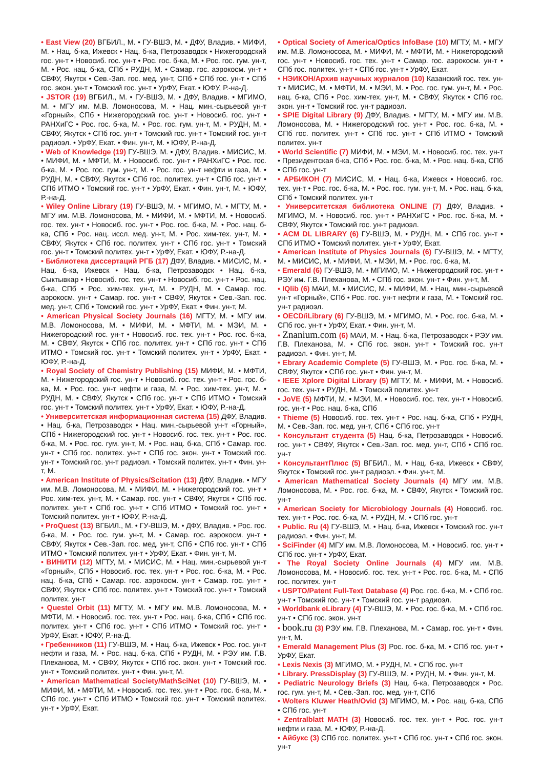• East View (20) ВГБИЛ., М. • ГУ-ВШЭ, М. • ДФУ, Владив. • МИФИ, М. • Нац. б-ка, Ижевск • Нац. б-ка, Петрозаводск • Нижегородский гос. ун-т • Новосиб. гос. ун-т • Рос. гос. б-ка, М. • Рос. гос. гум. ун-т, М. • Рос. нац. б-ка, СПб • РУДН, М. • Самар. гос. аэрокосм. ун-т • СВФУ, Якутск • Сев.-Зап. гос. мед. ун-т, СПб • СПб гос. ун-т • СПб гос. экон. ун-т • Томский гос. ун-т • УрФУ, Екат. • ЮФУ, Р.-на-Д.
• JSTOR (19) ВГБИЛ., М. • ГУ-ВШЭ, М. • ДФУ, Владив. • МГИМО, М. • МГУ им. М.В. Ломоносова, М. • Нац. мин.-сырьевой ун-т «Горный», СПб • Нижегородский гос. ун-т • Новосиб. гос. ун-т • РАНХиГС • Рос. гос. б-ка, М. • Рос. гос. гум. ун-т, М. • РУДН, М. • СВФУ, Якутск • СПб гос. ун-т • Томский гос. ун-т • Томский гос. ун-т радиоэл. • УрФУ, Екат. • Фин. ун-т, М. • ЮФУ, Р.-на-Д.
• Web of Knowledge (19) ГУ-ВШЭ, М. • ДФУ, Владив. • МИСИС, М. • МИФИ, М. • МФТИ, М. • Новосиб. гос. ун-т • РАНХиГС • Рос. гос. б-ка, М. • Рос. гос. гум. ун-т, М. • Рос. гос. ун-т нефти и газа, М. • РУДН, М. • СВФУ, Якутск • СПб гос. политех. ун-т • СПб гос. ун-т • СПб ИТМО • Томский гос. ун-т • УрФУ, Екат. • Фин. ун-т, М. • ЮФУ, Р.-на-Д.
• Wiley Online Library (19) ГУ-ВШЭ, М. • МГИМО, М. • МГТУ, М. • МГУ им. М.В. Ломоносова, М. • МИФИ, М. • МФТИ, М. • Новосиб. гос. тех. ун-т • Новосиб. гос. ун-т • Рос. гос. б-ка, М. • Рос. нац. б-ка, СПб • Рос. нац. иссл. мед. ун-т, М. • Рос. хим-тех. ун-т, М. • СВФУ, Якутск • СПб гос. политех. ун-т • СПб гос. ун-т • Томский гос. ун-т • Томский политех. ун-т • УрФУ, Екат. • ЮФУ, Р.-на-Д.
• Библиотека диссертаций РГБ (17) ДФУ, Владив. • МИСИС, М. • Нац. б-ка, Ижевск • Нац. б-ка, Петрозаводск • Нац. б-ка, Сыктывкар • Новосиб. гос. тех. ун-т • Новосиб. гос. ун-т • Рос. нац. б-ка, СПб • Рос. хим-тех. ун-т, М. • РУДН, М. • Самар. гос. аэрокосм. ун-т • Самар. гос. ун-т • СВФУ, Якутск • Сев.-Зап. гос. мед. ун-т, СПб • Томский гос. ун-т • УрФУ, Екат. • Фин. ун-т, М.
• American Physical Society Journals (16) МГТУ, М. • МГУ им. М.В. Ломоносова, М. • МИФИ, М. • МФТИ, М. • МЭИ, М. • Нижегородский гос. ун-т • Новосиб. гос. тех. ун-т • Рос. гос. б-ка, М. • СВФУ, Якутск • СПб гос. политех. ун-т • СПб гос. ун-т • СПб ИТМО • Томский гос. ун-т • Томский политех. ун-т • УрФУ, Екат. • ЮФУ, Р.-на-Д.
• Royal Society of Chemistry Publishing (15) МИФИ, М. • МФТИ, М. • Нижегородский гос. ун-т • Новосиб. гос. тех. ун-т • Рос. гос. б-ка, М. • Рос. гос. ун-т нефти и газа, М. • Рос. хим-тех. ун-т, М. • РУДН, М. • СВФУ, Якутск • СПб гос. ун-т • СПб ИТМО • Томский гос. ун-т • Томский политех. ун-т • УрФУ, Екат. • ЮФУ, Р.-на-Д.
• Университетская информационная система (15) ДФУ, Владив. • Нац. б-ка, Петрозаводск • Нац. мин.-сырьевой ун-т «Горный», СПб • Нижегородский гос. ун-т • Новосиб. гос. тех. ун-т • Рос. гос. б-ка, М. • Рос. гос. гум. ун-т, М. • Рос. нац. б-ка, СПб • Самар. гос. ун-т • СПб гос. политех. ун-т • СПб гос. экон. ун-т • Томский гос. ун-т • Томский гос. ун-т радиоэл. • Томский политех. ун-т • Фин. ун-т, М.
• American Institute of Physics/Scitation (13) ДФУ, Владив. • МГУ им. М.В. Ломоносова, М. • МИФИ, М. • Нижегородский гос. ун-т • Рос. хим-тех. ун-т, М. • Самар. гос. ун-т • СВФУ, Якутск • СПб гос. политех. ун-т • СПб гос. ун-т • СПб ИТМО • Томский гос. ун-т • Томский политех. ун-т • ЮФУ, Р.-на-Д.
• ProQuest (13) ВГБИЛ., М. • ГУ-ВШЭ, М. • ДФУ, Владив. • Рос. гос. б-ка, М. • Рос. гос. гум. ун-т, М. • Самар. гос. аэрокосм. ун-т • СВФУ, Якутск • Сев.-Зап. гос. мед. ун-т, СПб • СПб гос. ун-т • СПб ИТМО • Томский политех. ун-т • УрФУ, Екат. • Фин. ун-т, М.
• ВИНИТИ (12) МГТУ, М. • МИСИС, М. • Нац. мин.-сырьевой ун-т «Горный», СПб • Новосиб. гос. тех. ун-т • Рос. гос. б-ка, М. • Рос. нац. б-ка, СПб • Самар. гос. аэрокосм. ун-т • Самар. гос. ун-т • СВФУ, Якутск • СПб гос. политех. ун-т • Томский гос. ун-т • Томский политех. ун-т
• Questel Orbit (11) МГТУ, М. • МГУ им. М.В. Ломоносова, М. • МФТИ, М. • Новосиб. гос. тех. ун-т • Рос. нац. б-ка, СПб • СПб гос. политех. ун-т • СПб гос. ун-т • СПб ИТМО • Томский гос. ун-т • УрФУ, Екат. • ЮФУ, Р.-на-Д.
• Гребенников (11) ГУ-ВШЭ, М. • Нац. б-ка, Ижевск • Рос. гос. ун-т нефти и газа, М. • Рос. нац. б-ка, СПб • РУДН, М. • РЭУ им. Г.В. Плеханова, М. • СВФУ, Якутск • СПб гос. экон. ун-т • Томский гос. ун-т • Томский политех. ун-т • Фин. ун-т, М.
• American Mathematical Society/MathSciNet (10) ГУ-ВШЭ, М. • МИФИ, М. • МФТИ, М. • Новосиб. гос. тех. ун-т • Рос. гос. б-ка, М. • СПб гос. ун-т • СПб ИТМО • Томский гос. ун-т • Томский политех. ун-т • УрФУ, Екат.
• Optical Society of America/Optics InfoBase (10) МГТУ, М. • МГУ им. М.В. Ломоносова, М. • МИФИ, М. • МФТИ, М. • Нижегородский гос. ун-т • Новосиб. гос. тех. ун-т • Самар. гос. аэрокосм. ун-т • СПб гос. политех. ун-т • СПб гос. ун-т • УрФУ, Екат.
• НЭИКОН/Архив научных журналов (10) Казанский гос. тех. ун-т • МИСИС, М. • МФТИ, М. • МЭИ, М. • Рос. гос. гум. ун-т, М. • Рос. нац. б-ка, СПб • Рос. хим-тех. ун-т, М. • СВФУ, Якутск • СПб гос. экон. ун-т • Томский гос. ун-т радиоэл.
• SPIE Digital Library (9) ДФУ, Владив. • МГТУ, М. • МГУ им. М.В. Ломоносова, М. • Нижегородский гос. ун-т • Рос. гос. б-ка, М. • СПб гос. политех. ун-т • СПб гос. ун-т • СПб ИТМО • Томский политех. ун-т
• World Scientific (7) МИФИ, М. • МЭИ, М. • Новосиб. гос. тех. ун-т • Президентская б-ка, СПб • Рос. гос. б-ка, М. • Рос. нац. б-ка, СПб • СПб гос. ун-т
• АРБИКОН (7) МИСИС, М. • Нац. б-ка, Ижевск • Новосиб. гос. тех. ун-т • Рос. гос. б-ка, М. • Рос. гос. гум. ун-т, М. • Рос. нац. б-ка, СПб • Томский политех. ун-т
• Университетская библиотека ONLINE (7) ДФУ, Владив. • МГИМО, М. • Новосиб. гос. ун-т • РАНХиГС • Рос. гос. б-ка, М. • СВФУ, Якутск • Томский гос. ун-т радиоэл.
• ACM DL LIBRARY (6) ГУ-ВШЭ, М. • РУДН, М. • СПб гос. ун-т • СПб ИТМО • Томский политех. ун-т • УрФУ, Екат.
• American Institute of Physics Journals (6) ГУ-ВШЭ, М. • МГТУ, М. • МИСИС, М. • МИФИ, М. • МЭИ, М. • Рос. гос. б-ка, М.
• Emerald (6) ГУ-ВШЭ, М. • МГИМО, М. • Нижегородский гос. ун-т • РЭУ им. Г.В. Плеханова, М. • СПб гос. экон. ун-т • Фин. ун-т, М.
• IQlib (6) МАИ, М. • МИСИС, М. • МИФИ, М. • Нац. мин.-сырьевой ун-т «Горный», СПб • Рос. гос. ун-т нефти и газа, М. • Томский гос. ун-т радиоэл.
• OECD/iLibrary (6) ГУ-ВШЭ, М. • МГИМО, М. • Рос. гос. б-ка, М. • СПб гос. ун-т • УрФУ, Екат. • Фин. ун-т, М.
• Znanium.com (6) МАИ, М. • Нац. б-ка, Петрозаводск • РЭУ им. Г.В. Плеханова, М. • СПб гос. экон. ун-т • Томский гос. ун-т радиоэл. • Фин. ун-т, М.
• Ebrary Academic Complete (5) ГУ-ВШЭ, М. • Рос. гос. б-ка, М. • СВФУ, Якутск • СПб гос. ун-т • Фин. ун-т, М.
• IEEE Xplore Digital Library (5) МГТУ, М. • МИФИ, М. • Новосиб. гос. тех. ун-т • РУДН, М. • Томский политех. ун-т
• JoVE (5) МФТИ, М. • МЭИ, М. • Новосиб. гос. тех. ун-т • Новосиб. гос. ун-т • Рос. нац. б-ка, СПб
• Thieme (5) Новосиб. гос. тех. ун-т • Рос. нац. б-ка, СПб • РУДН, М. • Сев.-Зап. гос. мед. ун-т, СПб • СПб гос. ун-т
• Консультант студента (5) Нац. б-ка, Петрозаводск • Новосиб. гос. ун-т • СВФУ, Якутск • Сев.-Зап. гос. мед. ун-т, СПб • СПб гос. ун-т
• КонсультантПлюс (5) ВГБИЛ., М. • Нац. б-ка, Ижевск • СВФУ, Якутск • Томский гос. ун-т радиоэл. • Фин. ун-т, М.
• American Mathematical Society Journals (4) МГУ им. М.В. Ломоносова, М. • Рос. гос. б-ка, М. • СВФУ, Якутск • Томский гос. ун-т
• American Society for Microbiology Journals (4) Новосиб. гос. тех. ун-т • Рос. гос. б-ка, М. • РУДН, М. • СПб гос. ун-т
• Public. Ru (4) ГУ-ВШЭ, М. • Нац. б-ка, Ижевск • Томский гос. ун-т радиоэл. • Фин. ун-т, М.
• SciFinder (4) МГУ им. М.В. Ломоносова, М. • Новосиб. гос. ун-т • СПб гос. ун-т • УрФУ, Екат.
• The Royal Society Online Journals (4) МГУ им. М.В. Ломоносова, М. • Новосиб. гос. тех. ун-т • Рос. гос. б-ка, М. • СПб гос. политех. ун-т
• USPTO/Patent Full-Text Database (4) Рос. гос. б-ка, М. • СПб гос. ун-т • Томский гос. ун-т • Томский гос. ун-т радиоэл.
• Worldbank eLibrary (4) ГУ-ВШЭ, М. • Рос. гос. б-ка, М. • СПб гос. ун-т • СПб гос. экон. ун-т
• book.ru (3) РЭУ им. Г.В. Плеханова, М. • Самар. гос. ун-т • Фин. ун-т, М.
• Emerald Management Plus (3) Рос. гос. б-ка, М. • СПб гос. ун-т • УрФУ, Екат.
• Lexis Nexis (3) МГИМО, М. • РУДН, М. • СПб гос. ун-т
• Library. PressDisplay (3) ГУ-ВШЭ, М. • РУДН, М. • Фин. ун-т, М.
• Pediatric Neurology Briefs (3) Нац. б-ка, Петрозаводск • Рос. гос. гум. ун-т, М. • Сев.-Зап. гос. мед. ун-т, СПб
• Wolters Kluwer Heath/Ovid (3) МГИМО, М. • Рос. нац. б-ка, СПб • СПб гос. ун-т
• Zentralblatt MATH (3) Новосиб. гос. тех. ун-т • Рос. гос. ун-т нефти и газа, М. • ЮФУ, Р.-на-Д.
• Айбукс (3) СПб гос. политех. ун-т • СПб гос. ун-т • СПб гос. экон. ун-т